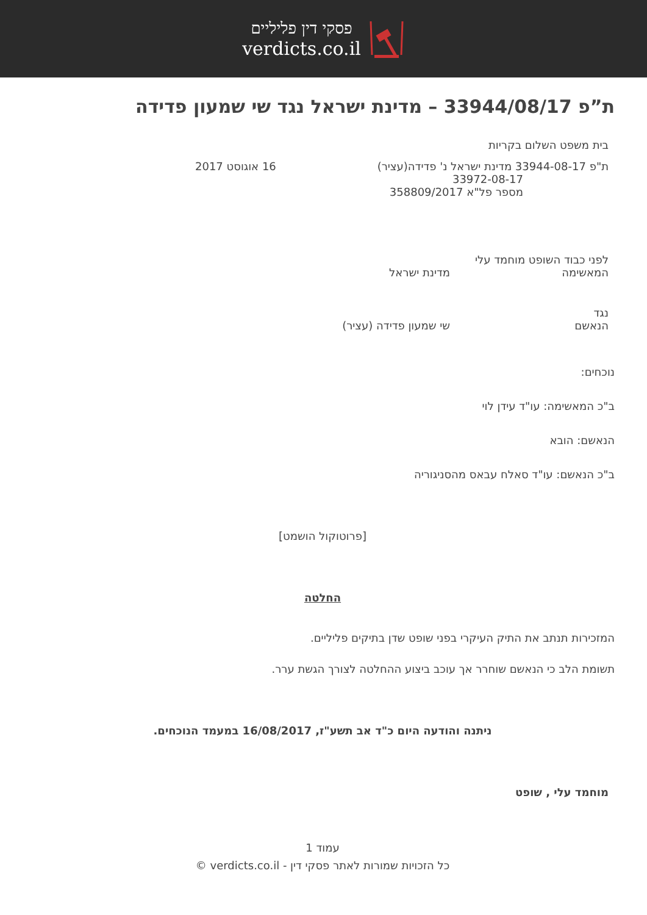פסקי דין פליליים
verdicts.co.il
ת”פ 33944/08/17 – מדינת ישראל נגד שי שמעון פדידה
בית משפט השלום בקריות
ת"פ 33944-08-17 מדינת ישראל נ' פדידה(עציר)
33972-08-17
מספר פל"א 358809/2017
16 אוגוסט 2017
לפני כבוד השופט מוחמד עלי
המאשימה מדינת ישראל
נגד
הנאשם שי שמעון פדידה (עציר)
נוכחים:
ב"כ המאשימה: עו"ד עידן לוי
הנאשם: הובא
ב"כ הנאשם: עו"ד סאלח עבאס מהסניגוריה
[פרוטוקול הושמט]
החלטה
המזכירות תנתב את התיק העיקרי בפני שופט שדן בתיקים פליליים.
תשומת הלב כי הנאשם שוחרר אך עוכב ביצוע ההחלטה לצורך הגשת ערר.
ניתנה והודעה היום כ"ד אב תשע"ז, 16/08/2017 במעמד הנוכחים.
מוחמד עלי , שופט
עמוד 1
כל הזכויות שמורות לאתר פסקי דין - verdicts.co.il ©